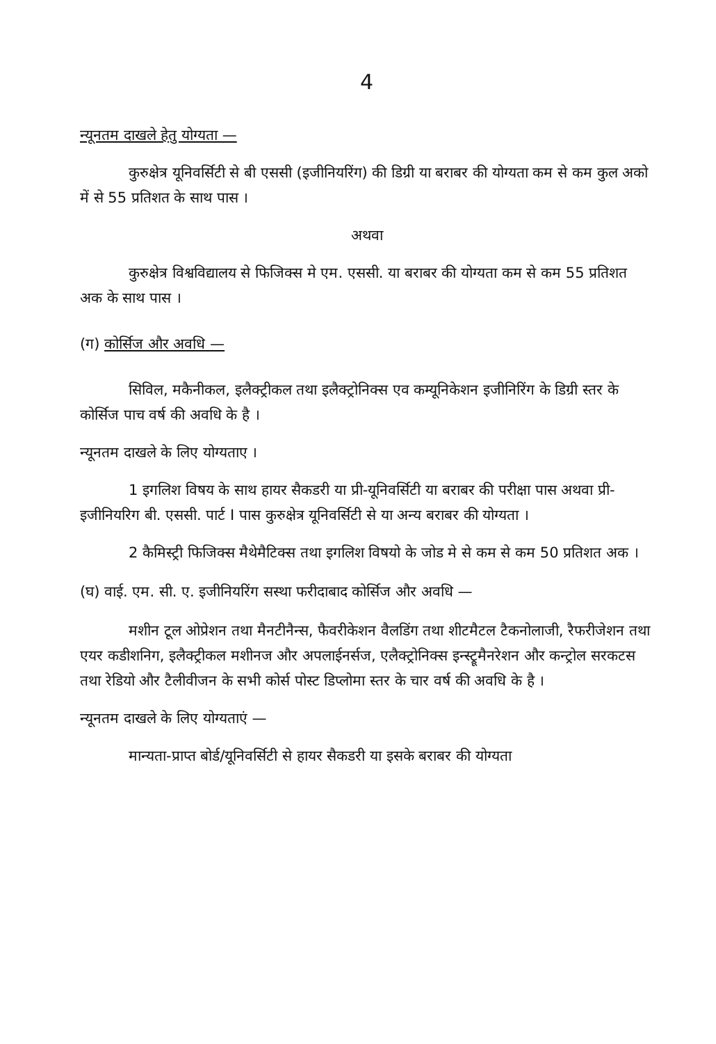4
न्यूनतम दाखले हेतु योग्यता —
कुरुक्षेत्र यूनिवर्सिटी से बी एससी (इजीनियरिंग) की डिग्री या बराबर की योग्यता कम से कम कुल अको में से 55 प्रतिशत के साथ पास ।
अथवा
कुरुक्षेत्र विश्वविद्यालय से फिजिक्स मे एम. एससी. या बराबर की योग्यता कम से कम 55 प्रतिशत अक के साथ पास ।
(ग) कोर्सिज और अवधि —
सिविल, मकैनीकल, इलैक्ट्रीकल तथा इलैक्ट्रोनिक्स एव कम्यूनिकेशन इजीनिरिंग के डिग्री स्तर के कोर्सिज पाच वर्ष की अवधि के है ।
न्यूनतम दाखले के लिए योग्यताए ।
1 इगलिश विषय के साथ हायर सैकडरी या प्री-यूनिवर्सिटी या बराबर की परीक्षा पास अथवा प्री-इजीनियरिग बी. एससी. पार्ट I पास कुरुक्षेत्र यूनिवर्सिटी से या अन्य बराबर की योग्यता ।
2 कैमिस्ट्री फिजिक्स मैथेमैटिक्स तथा इगलिश विषयो के जोड मे से कम से कम 50 प्रतिशत अक ।
(घ) वाई. एम. सी. ए. इजीनियरिंग सस्था फरीदाबाद कोर्सिज और अवधि —
मशीन टूल ओप्रेशन तथा मैनटीनैन्स, फैवरीकेशन वैलडिंग तथा शीटमैटल टैकनोलाजी, रैफरीजेशन तथा एयर कडीशनिग, इलैक्ट्रीकल मशीनज और अपलाईनर्सज, एलैक्ट्रोनिक्स इन्स्ट्रूमैनरेशन और कन्ट्रोल सरकटस तथा रेडियो और टैलीवीजन के सभी कोर्स पोस्ट डिप्लोमा स्तर के चार वर्ष की अवधि के है ।
न्यूनतम दाखले के लिए योग्यताएं —
मान्यता-प्राप्त बोर्ड/यूनिवर्सिटी से हायर सैकडरी या इसके बराबर की योग्यता